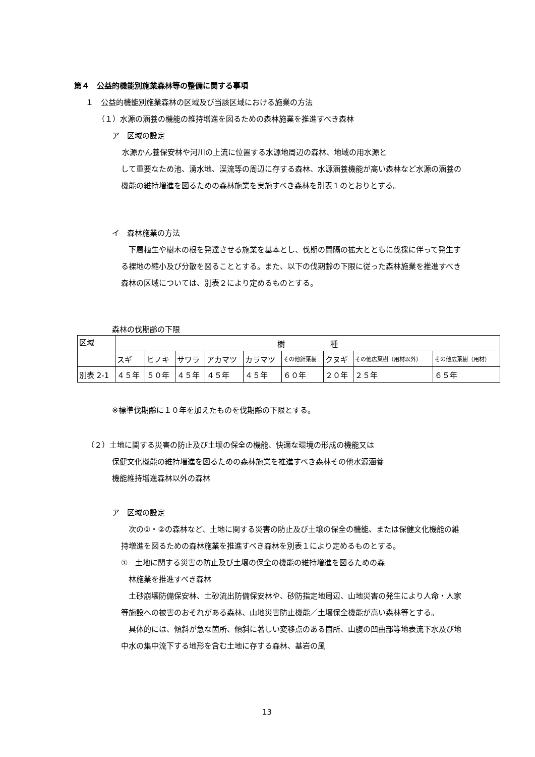第４　公益的機能別施業森林等の整備に関する事項
１　公益的機能別施業森林の区域及び当該区域における施業の方法
（１）水源の涵養の機能の維持増進を図るための森林施業を推進すべき森林
ア　区域の設定
水源かん養保安林や河川の上流に位置する水源地周辺の森林、地域の用水源と
して重要なため池、湧水地、渓流等の周辺に存する森林、水源涵養機能が高い森林など水源の涵養の機能の維持増進を図るための森林施業を実施すべき森林を別表１のとおりとする。
イ　森林施業の方法
　下層植生や樹木の根を発達させる施業を基本とし、伐期の間隔の拡大とともに伐採に伴って発生する裸地の縮小及び分散を図ることとする。また、以下の伐期齢の下限に従った森林施業を推進すべき森林の区域については、別表２により定めるものとする。
森林の伐期齢の下限
| 区域 | 樹 種 | | | | | | | | |
| | スギ | ヒノキ | サワラ | アカマツ | カラマツ | その他針葉樹 | クヌギ | その他広葉樹（用材以外） | その他広葉樹（用材） |
| 別表 2-1 | ４５年 | ５０年 | ４５年 | ４５年 | ４５年 | ６０年 | ２０年 | ２５年 | ６５年 |
※標準伐期齢に１０年を加えたものを伐期齢の下限とする。
（２）土地に関する災害の防止及び土壌の保全の機能、快適な環境の形成の機能又は
保健文化機能の維持増進を図るための森林施業を推進すべき森林その他水源涵養
機能維持増進森林以外の森林
ア　区域の設定
　次の①・②の森林など、土地に関する災害の防止及び土壌の保全の機能、または保健文化機能の維持増進を図るための森林施業を推進すべき森林を別表１により定めるものとする。
①　土地に関する災害の防止及び土壌の保全の機能の維持増進を図るための森
　林施業を推進すべき森林
　土砂崩壊防備保安林、土砂流出防備保安林や、砂防指定地周辺、山地災害の発生により人命・人家等施設への被害のおそれがある森林、山地災害防止機能／土壌保全機能が高い森林等とする。
　具体的には、傾斜が急な箇所、傾斜に著しい変移点のある箇所、山腹の凹曲部等地表流下水及び地中水の集中流下する地形を含む土地に存する森林、基岩の風
13